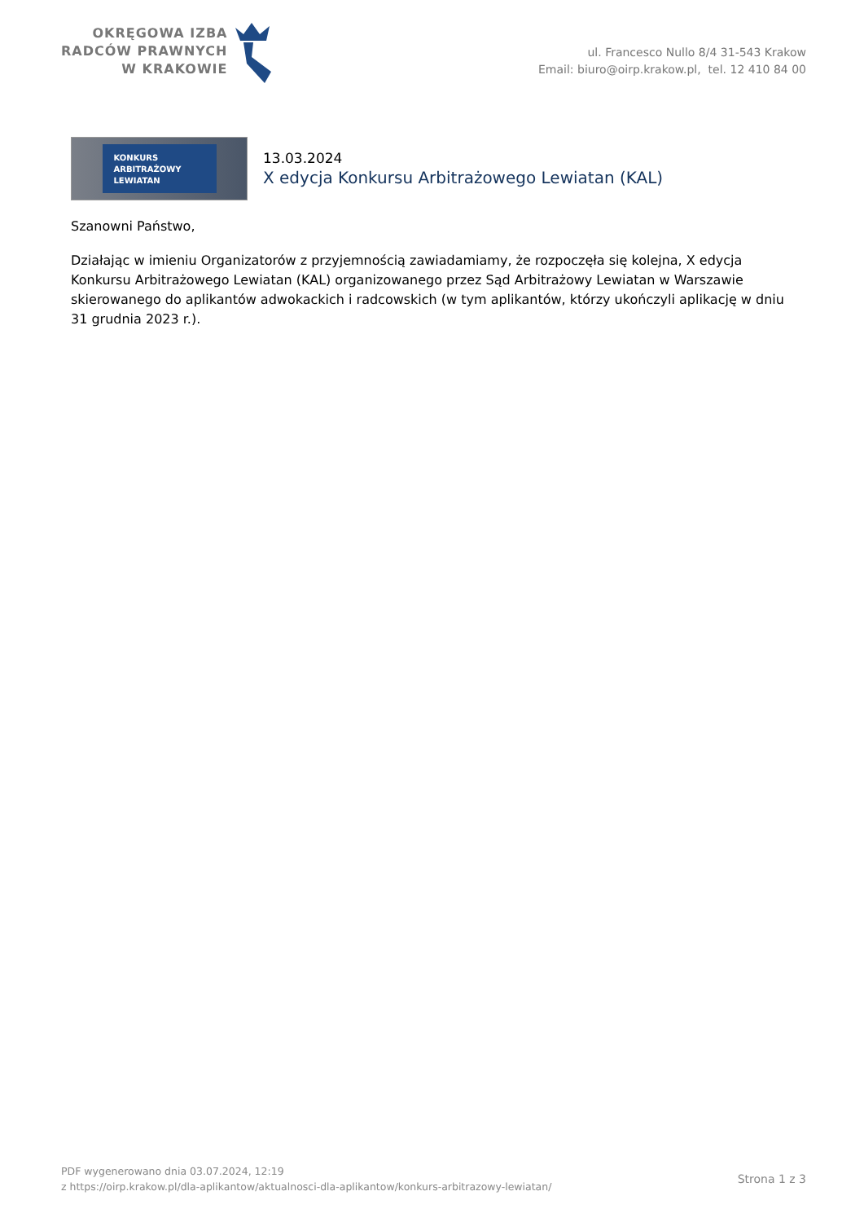OKRĘGOWA IZBA
RADCÓW PRAWNYCH
W KRAKOWIE
ul. Francesco Nullo 8/4 31-543 Krakow
Email: biuro@oirp.krakow.pl, tel. 12 410 84 00
KONKURS
ARBITRAŻOWY
LEWIATAN
13.03.2024
X edycja Konkursu Arbitrażowego Lewiatan (KAL)
Szanowni Państwo,
Działając w imieniu Organizatorów z przyjemnością zawiadamiamy, że rozpoczęła się kolejna, X edycja Konkursu Arbitrażowego Lewiatan (KAL) organizowanego przez Sąd Arbitrażowy Lewiatan w Warszawie skierowanego do aplikantów adwokackich i radcowskich (w tym aplikantów, którzy ukończyli aplikację w dniu 31 grudnia 2023 r.).
PDF wygenerowano dnia 03.07.2024, 12:19
z https://oirp.krakow.pl/dla-aplikantow/aktualnosci-dla-aplikantow/konkurs-arbitrazowy-lewiatan/
Strona 1 z 3